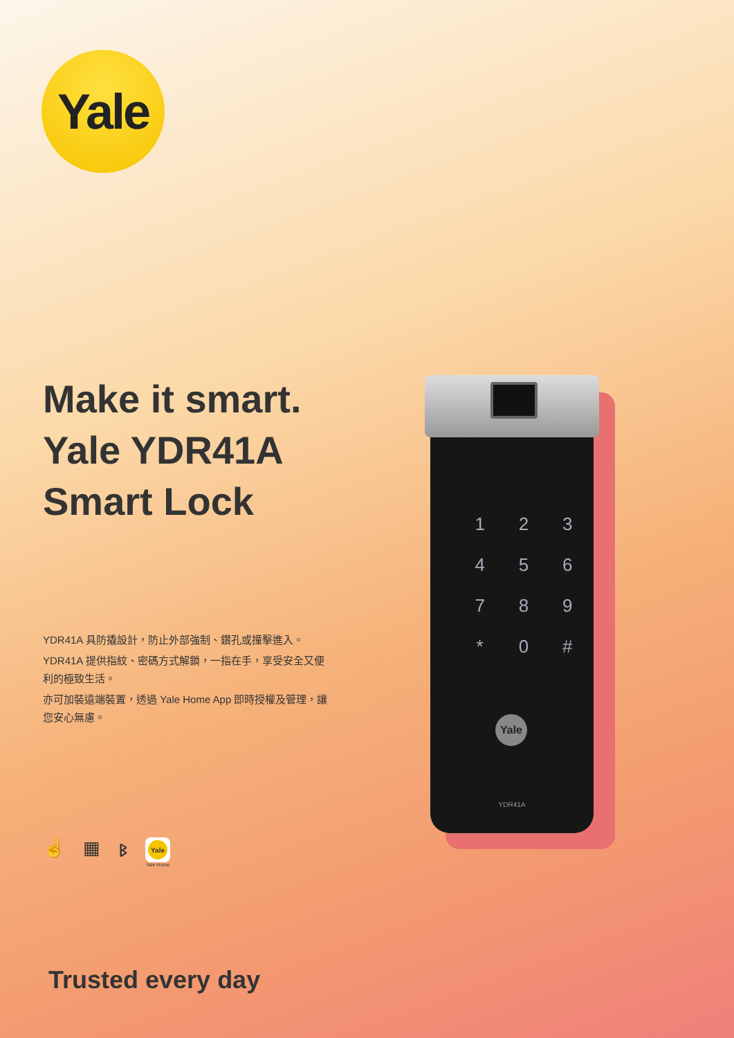Yale
Make it smart.
Yale YDR41A
Smart Lock
YDR41A 具防撬設計，防止外部強制、鑽孔或撞擊進入。
YDR41A 提供指紋、密碼方式解鎖，一指在手，享受安全又便利的極致生活。
亦可加裝遠端裝置，透過 Yale Home App 即時授權及管理，讓您安心無慮。
☝ ▦ ᛒ
Yale
Yale Home
123456789 * 0 #
Yale
YDR41A
Trusted every day